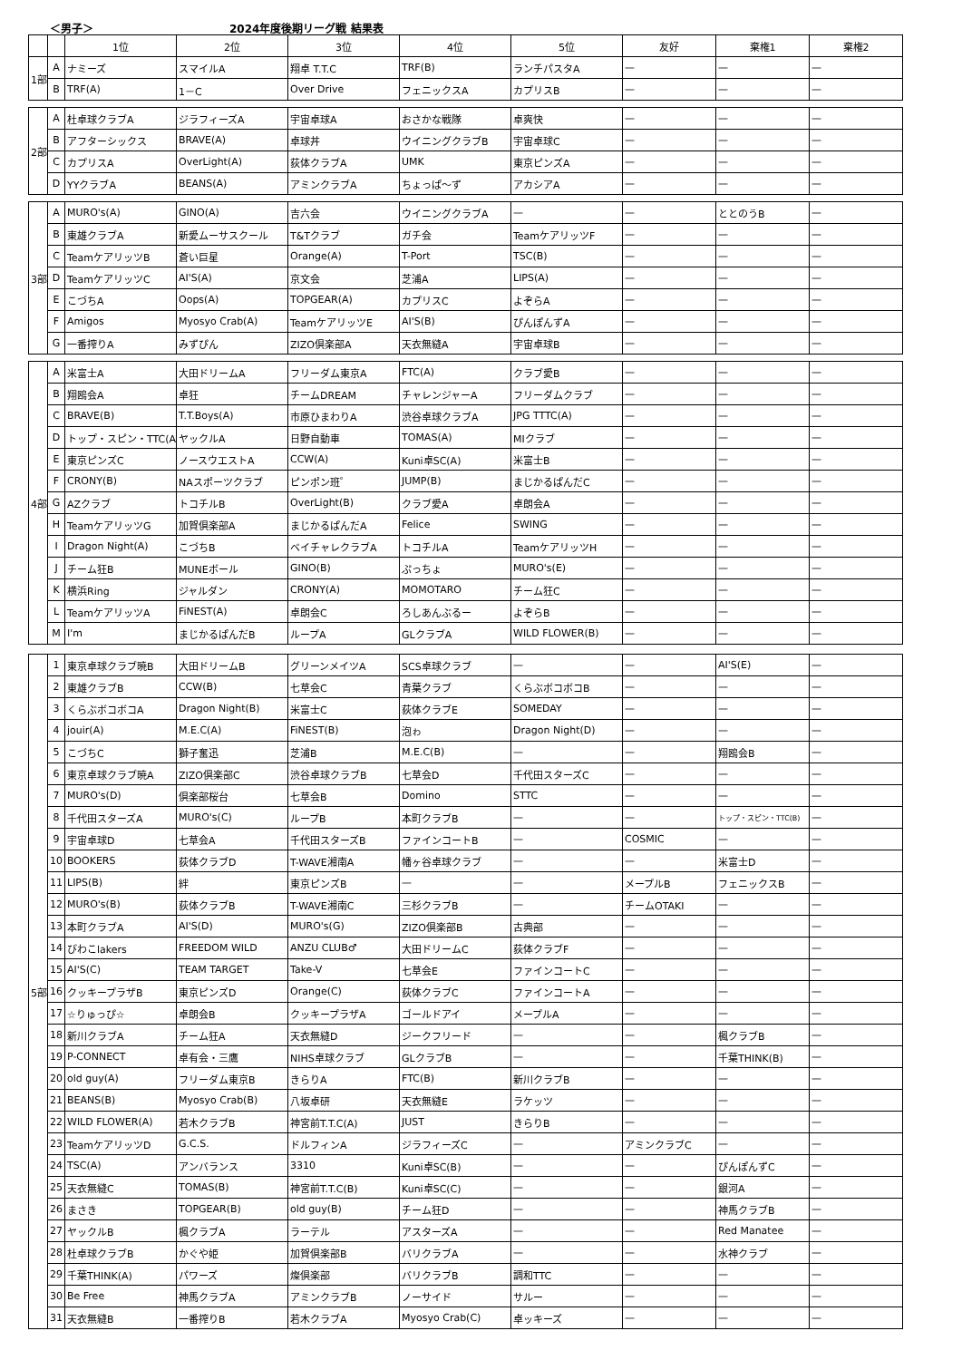＜男子＞ 2024年度後期リーグ戦 結果表
| | | 1位 | 2位 | 3位 | 4位 | 5位 | 友好 | 棄権1 | 棄権2 |
| --- | --- | --- | --- | --- | --- | --- | --- | --- | --- |
| 1部 | A | ナミーズ | スマイルA | 翔卓 T.T.C | TRF(B) | ランチパスタA | — | — | — |
| | B | TRF(A) | 1－C | Over Drive | フェニックスA | カプリスB | — | — | — |
| 2部 | A | 杜卓球クラブA | ジラフィーズA | 宇宙卓球A | おさかな戦隊 | 卓爽快 | — | — | — |
| | B | アフターシックス | BRAVE(A) | 卓球丼 | ウイニングクラブB | 宇宙卓球C | — | — | — |
| | C | カプリスA | OverLight(A) | 荻体クラブA | UMK | 東京ピンズA | — | — | — |
| | D | YYクラブA | BEANS(A) | アミンクラブA | ちょっぱ～ず | アカシアA | — | — | — |
| 3部 | A | MURO's(A) | GINO(A) | 吉六会 | ウイニングクラブA | — | — | ととのうB | — |
| | B | 東雄クラブA | 新愛ムーサスクール | T&Tクラブ | ガチ会 | TeamケアリッツF | — | — | — |
| | C | TeamケアリッツB | 蒼い巨星 | Orange(A) | T-Port | TSC(B) | — | — | — |
| | D | TeamケアリッツC | AI'S(A) | 京文会 | 芝浦A | LIPS(A) | — | — | — |
| | E | こづちA | Oops(A) | TOPGEAR(A) | カプリスC | よぞらA | — | — | — |
| | F | Amigos | Myosyo Crab(A) | TeamケアリッツE | AI'S(B) | ぴんぽんずA | — | — | — |
| | G | 一番搾りA | みずぴん | ZIZO倶楽部A | 天衣無縫A | 宇宙卓球B | — | — | — |
| 4部 | A | 米富士A | 大田ドリームA | フリーダム東京A | FTC(A) | クラブ愛B | — | — | — |
| | B | 翔鴎会A | 卓狂 | チームDREAM | チャレンジャーA | フリーダムクラブ | — | — | — |
| | C | BRAVE(B) | T.T.Boys(A) | 市原ひまわりA | 渋谷卓球クラブA | JPG TTTC(A) | — | — | — |
| | D | トップ・スピン・TTC(A) | ヤックルA | 日野自動車 | TOMAS(A) | MIクラブ | — | — | — |
| | E | 東京ピンズC | ノースウエストA | CCW(A) | Kuni卓SC(A) | 米富士B | — | — | — |
| | F | CRONY(B) | NAスポーツクラブ | ピンポン班゜ | JUMP(B) | まじかるぱんだC | — | — | — |
| | G | AZクラブ | トコチルB | OverLight(B) | クラブ愛A | 卓朗会A | — | — | — |
| | H | TeamケアリッツG | 加賀倶楽部A | まじかるぱんだA | Felice | SWING | — | — | — |
| | I | Dragon Night(A) | こづちB | ベイチャレクラブA | トコチルA | TeamケアリッツH | — | — | — |
| | J | チーム狂B | MUNEボール | GINO(B) | ぷっちょ | MURO's(E) | — | — | — |
| | K | 横浜Ring | ジャルダン | CRONY(A) | MOMOTARO | チーム狂C | — | — | — |
| | L | TeamケアリッツA | FiNEST(A) | 卓朗会C | ろしあんぶるー | よぞらB | — | — | — |
| | M | I'm | まじかるぱんだB | ループA | GLクラブA | WILD FLOWER(B) | — | — | — |
| 5部 | 1 | 東京卓球クラブ暁B | 大田ドリームB | グリーンメイツA | SCS卓球クラブ | — | — | AI'S(E) | — |
| | 2 | 東雄クラブB | CCW(B) | 七草会C | 青葉クラブ | くらぶボコボコB | — | — | — |
| | 3 | くらぶボコボコA | Dragon Night(B) | 米富士C | 荻体クラブE | SOMEDAY | — | — | — |
| | 4 | jouir(A) | M.E.C(A) | FiNEST(B) | 泡ゎ | Dragon Night(D) | — | — | — |
| | 5 | こづちC | 獅子奮迅 | 芝浦B | M.E.C(B) | — | — | 翔鴎会B | — |
| | 6 | 東京卓球クラブ暁A | ZIZO倶楽部C | 渋谷卓球クラブB | 七草会D | 千代田スターズC | — | — | — |
| | 7 | MURO's(D) | 倶楽部桜台 | 七草会B | Domino | STTC | — | — | — |
| | 8 | 千代田スターズA | MURO's(C) | ループB | 本町クラブB | — | — | トップ・スピン・TTC(B) | — |
| | 9 | 宇宙卓球D | 七草会A | 千代田スターズB | ファインコートB | — | COSMIC | — | — |
| | 10 | BOOKERS | 荻体クラブD | T-WAVE湘南A | 幡ヶ谷卓球クラブ | — | — | 米富士D | — |
| | 11 | LIPS(B) | 絆 | 東京ピンズB | — | — | メープルB | フェニックスB | — |
| | 12 | MURO's(B) | 荻体クラブB | T-WAVE湘南C | 三杉クラブB | — | チームOTAKI | — | — |
| | 13 | 本町クラブA | AI'S(D) | MURO's(G) | ZIZO倶楽部B | 古典部 | — | — | — |
| | 14 | びわこlakers | FREEDOM WILD | ANZU CLUB♂ | 大田ドリームC | 荻体クラブF | — | — | — |
| | 15 | AI'S(C) | TEAM TARGET | Take-V | 七草会E | ファインコートC | — | — | — |
| | 16 | クッキープラザB | 東京ピンズD | Orange(C) | 荻体クラブC | ファインコートA | — | — | — |
| | 17 | ☆りゅっぴ☆ | 卓朗会B | クッキープラザA | ゴールドアイ | メープルA | — | — | — |
| | 18 | 新川クラブA | チーム狂A | 天衣無縫D | ジークフリード | — | — | 楓クラブB | — |
| | 19 | P-CONNECT | 卓有会・三鷹 | NIHS卓球クラブ | GLクラブB | — | — | 千葉THINK(B) | — |
| | 20 | old guy(A) | フリーダム東京B | きらりA | FTC(B) | 新川クラブB | — | — | — |
| | 21 | BEANS(B) | Myosyo Crab(B) | 八坂卓研 | 天衣無縫E | ラケッツ | — | — | — |
| | 22 | WILD FLOWER(A) | 若木クラブB | 神宮前T.T.C(A) | JUST | きらりB | — | — | — |
| | 23 | TeamケアリッツD | G.C.S. | ドルフィンA | ジラフィーズC | — | アミンクラブC | — | — |
| | 24 | TSC(A) | アンバランス | 3310 | Kuni卓SC(B) | — | — | ぴんぽんずC | — |
| | 25 | 天衣無縫C | TOMAS(B) | 神宮前T.T.C(B) | Kuni卓SC(C) | — | — | 銀河A | — |
| | 26 | まさき | TOPGEAR(B) | old guy(B) | チーム狂D | — | — | 神馬クラブB | — |
| | 27 | ヤックルB | 楓クラブA | ラーテル | アスターズA | — | — | Red Manatee | — |
| | 28 | 杜卓球クラブB | かぐや姫 | 加賀倶楽部B | バリクラブA | — | — | 水神クラブ | — |
| | 29 | 千葉THINK(A) | パワーズ | 燦倶楽部 | バリクラブB | 調和TTC | — | — | — |
| | 30 | Be Free | 神馬クラブA | アミンクラブB | ノーサイド | サルー | — | — | — |
| | 31 | 天衣無縫B | 一番搾りB | 若木クラブA | Myosyo Crab(C) | 卓ッキーズ | — | — | — |